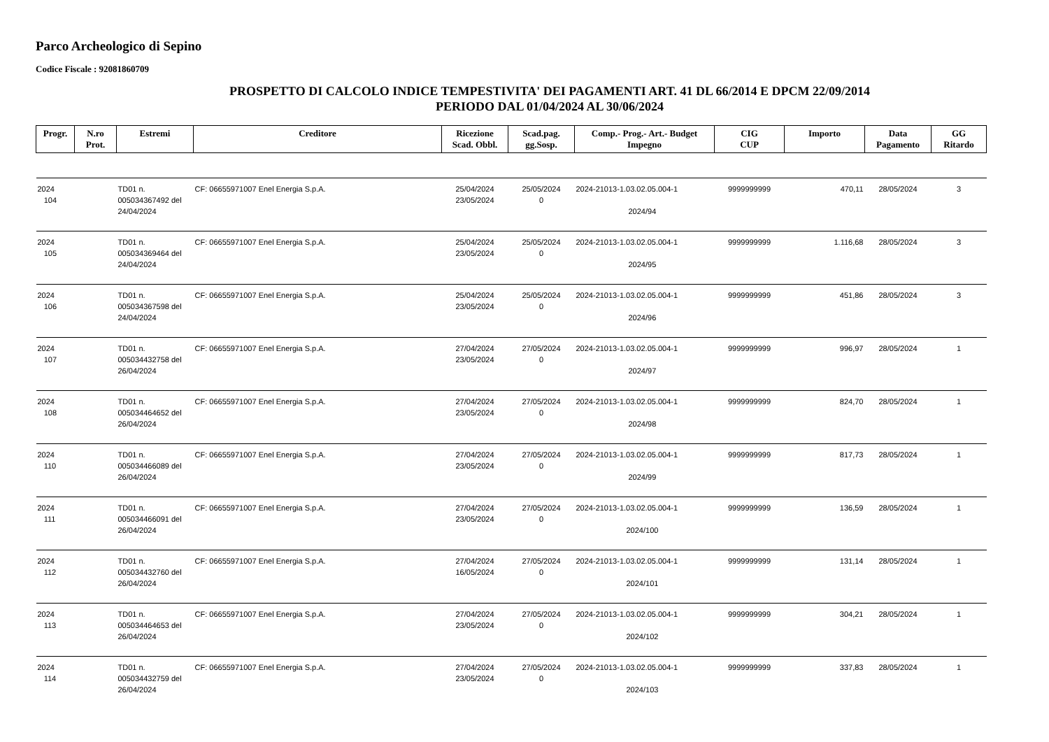Parco Archeologico di Sepino
Codice Fiscale : 92081860709
PROSPETTO DI CALCOLO INDICE TEMPESTIVITA' DEI PAGAMENTI ART. 41 DL 66/2014 E DPCM 22/09/2014
PERIODO DAL 01/04/2024 AL 30/06/2024
| Progr. | N.ro Prot. | Estremi | Creditore | Ricezione Scad. Obbl. | Scad.pag. gg.Sosp. | Comp.- Prog.- Art.- Budget Impegno | CIG CUP | Importo | Data Pagamento | GG Ritardo |
| --- | --- | --- | --- | --- | --- | --- | --- | --- | --- | --- |
| 2024 104 | | TD01 n. 005034367492 del 24/04/2024 | CF: 06655971007 Enel Energia S.p.A. | 25/04/2024 23/05/2024 | 25/05/2024 0 | 2024-21013-1.03.02.05.004-1 2024/94 | 9999999999 | 470,11 | 28/05/2024 | 3 |
| 2024 105 | | TD01 n. 005034369464 del 24/04/2024 | CF: 06655971007 Enel Energia S.p.A. | 25/04/2024 23/05/2024 | 25/05/2024 0 | 2024-21013-1.03.02.05.004-1 2024/95 | 9999999999 | 1.116,68 | 28/05/2024 | 3 |
| 2024 106 | | TD01 n. 005034367598 del 24/04/2024 | CF: 06655971007 Enel Energia S.p.A. | 25/04/2024 23/05/2024 | 25/05/2024 0 | 2024-21013-1.03.02.05.004-1 2024/96 | 9999999999 | 451,86 | 28/05/2024 | 3 |
| 2024 107 | | TD01 n. 005034432758 del 26/04/2024 | CF: 06655971007 Enel Energia S.p.A. | 27/04/2024 23/05/2024 | 27/05/2024 0 | 2024-21013-1.03.02.05.004-1 2024/97 | 9999999999 | 996,97 | 28/05/2024 | 1 |
| 2024 108 | | TD01 n. 005034464652 del 26/04/2024 | CF: 06655971007 Enel Energia S.p.A. | 27/04/2024 23/05/2024 | 27/05/2024 0 | 2024-21013-1.03.02.05.004-1 2024/98 | 9999999999 | 824,70 | 28/05/2024 | 1 |
| 2024 110 | | TD01 n. 005034466089 del 26/04/2024 | CF: 06655971007 Enel Energia S.p.A. | 27/04/2024 23/05/2024 | 27/05/2024 0 | 2024-21013-1.03.02.05.004-1 2024/99 | 9999999999 | 817,73 | 28/05/2024 | 1 |
| 2024 111 | | TD01 n. 005034466091 del 26/04/2024 | CF: 06655971007 Enel Energia S.p.A. | 27/04/2024 23/05/2024 | 27/05/2024 0 | 2024-21013-1.03.02.05.004-1 2024/100 | 9999999999 | 136,59 | 28/05/2024 | 1 |
| 2024 112 | | TD01 n. 005034432760 del 26/04/2024 | CF: 06655971007 Enel Energia S.p.A. | 27/04/2024 16/05/2024 | 27/05/2024 0 | 2024-21013-1.03.02.05.004-1 2024/101 | 9999999999 | 131,14 | 28/05/2024 | 1 |
| 2024 113 | | TD01 n. 005034464653 del 26/04/2024 | CF: 06655971007 Enel Energia S.p.A. | 27/04/2024 23/05/2024 | 27/05/2024 0 | 2024-21013-1.03.02.05.004-1 2024/102 | 9999999999 | 304,21 | 28/05/2024 | 1 |
| 2024 114 | | TD01 n. 005034432759 del 26/04/2024 | CF: 06655971007 Enel Energia S.p.A. | 27/04/2024 23/05/2024 | 27/05/2024 0 | 2024-21013-1.03.02.05.004-1 2024/103 | 9999999999 | 337,83 | 28/05/2024 | 1 |